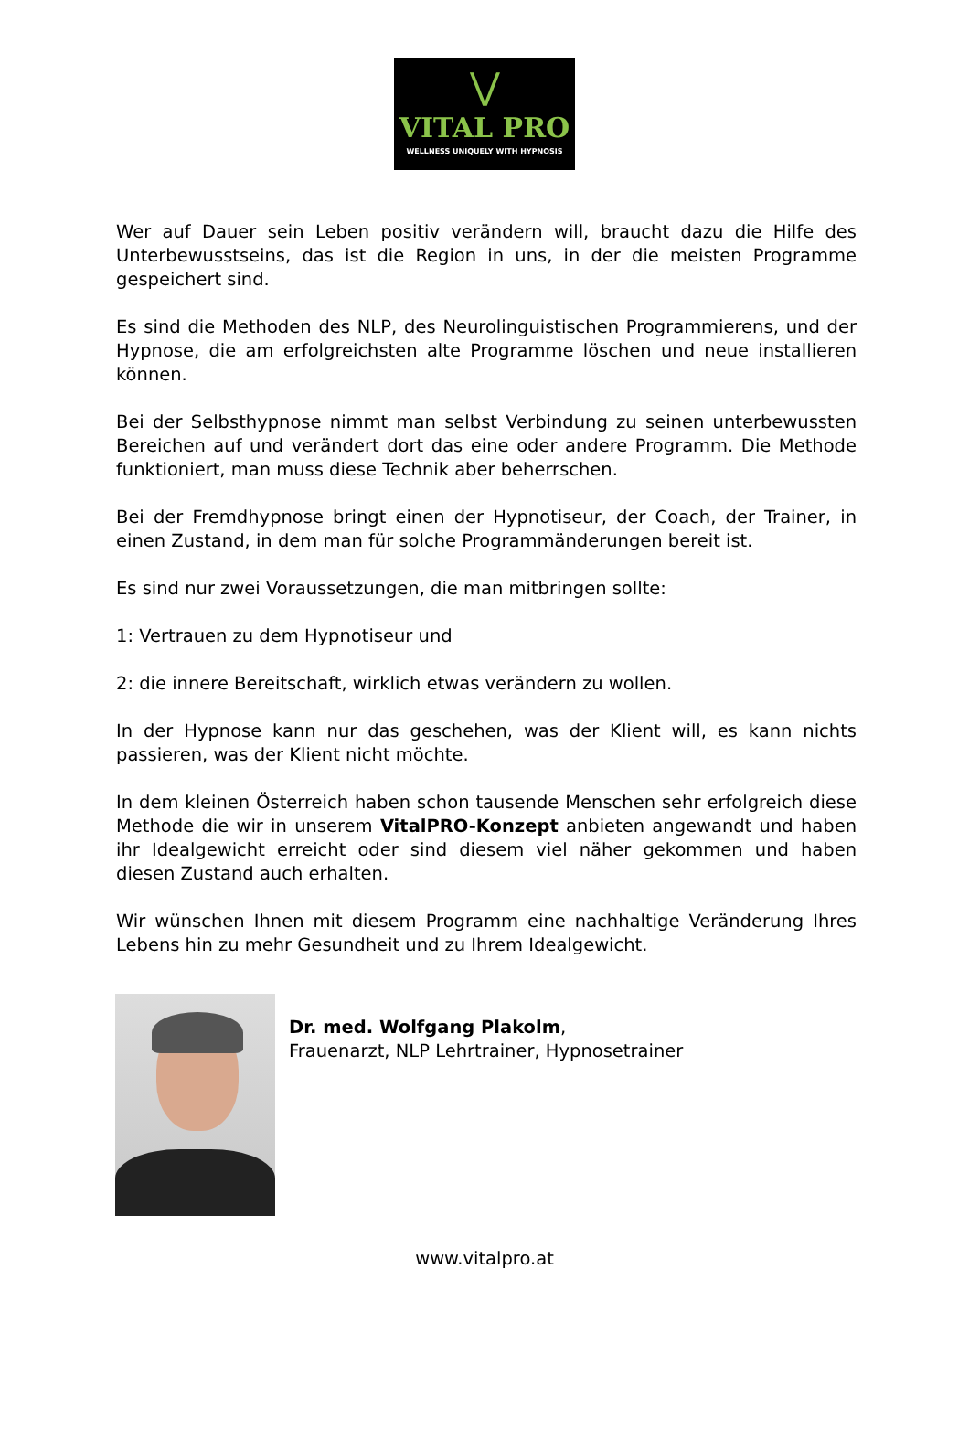⋁
VITAL PRO
WELLNESS UNIQUELY WITH HYPNOSIS
Wer auf Dauer sein Leben positiv verändern will, braucht dazu die Hilfe des Unterbewusstseins, das ist die Region in uns, in der die meisten Programme gespeichert sind.
Es sind die Methoden des NLP, des Neurolinguistischen Programmierens, und der Hypnose, die am erfolgreichsten alte Programme löschen und neue installieren können.
Bei der Selbsthypnose nimmt man selbst Verbindung zu seinen unterbewussten Bereichen auf und verändert dort das eine oder andere Programm. Die Methode funktioniert, man muss diese Technik aber beherrschen.
Bei der Fremdhypnose bringt einen der Hypnotiseur, der Coach, der Trainer, in einen Zustand, in dem man für solche Programmänderungen bereit ist.
Es sind nur zwei Voraussetzungen, die man mitbringen sollte:
1: Vertrauen zu dem Hypnotiseur und
2: die innere Bereitschaft, wirklich etwas verändern zu wollen.
In der Hypnose kann nur das geschehen, was der Klient will, es kann nichts passieren, was der Klient nicht möchte.
In dem kleinen Österreich haben schon tausende Menschen sehr erfolgreich diese Methode die wir in unserem VitalPRO-Konzept anbieten angewandt und haben ihr Idealgewicht erreicht oder sind diesem viel näher gekommen und haben diesen Zustand auch erhalten.
Wir wünschen Ihnen mit diesem Programm eine nachhaltige Veränderung Ihres Lebens hin zu mehr Gesundheit und zu Ihrem Idealgewicht.
Dr. med. Wolfgang Plakolm,
Frauenarzt, NLP Lehrtrainer, Hypnosetrainer
www.vitalpro.at